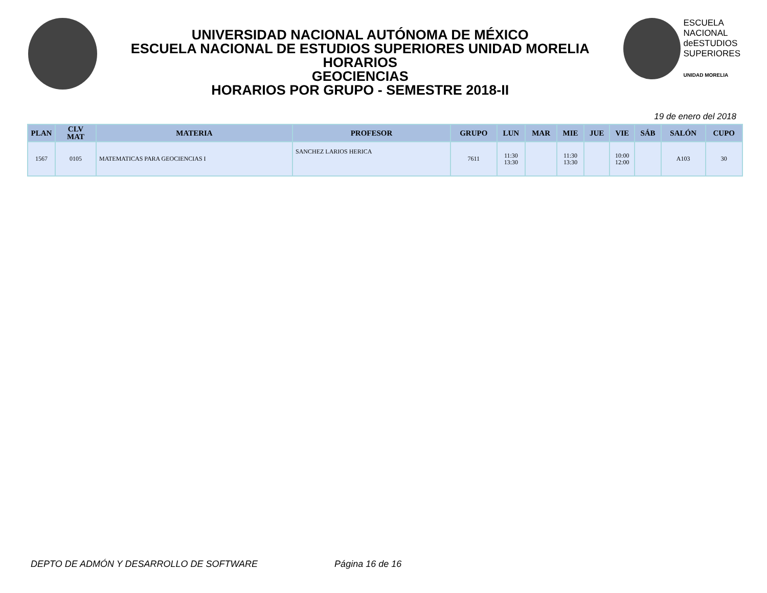UNIVERSIDAD NACIONAL AUTÓNOMA DE MÉXICO
ESCUELA NACIONAL DE ESTUDIOS SUPERIORES UNIDAD MORELIA
HORARIOS
GEOCIENCIAS
HORARIOS POR GRUPO - SEMESTRE 2018-II
ESCUELA
NACIONAL
deESTUDIOS
SUPERIORES
UNIDAD MORELIA
19 de enero del 2018
| PLAN | CLV MAT | MATERIA | PROFESOR | GRUPO | LUN | MAR | MIE | JUE | VIE | SÁB | SALÓN | CUPO |
| --- | --- | --- | --- | --- | --- | --- | --- | --- | --- | --- | --- | --- |
| 1567 | 0105 | MATEMATICAS PARA GEOCIENCIAS I | SANCHEZ LARIOS HERICA | 7611 | 11:30 13:30 | | 11:30 13:30 | | 10:00 12:00 | | A103 | 30 |
DEPTO DE ADMÓN Y DESARROLLO DE SOFTWARE Página 16 de 16